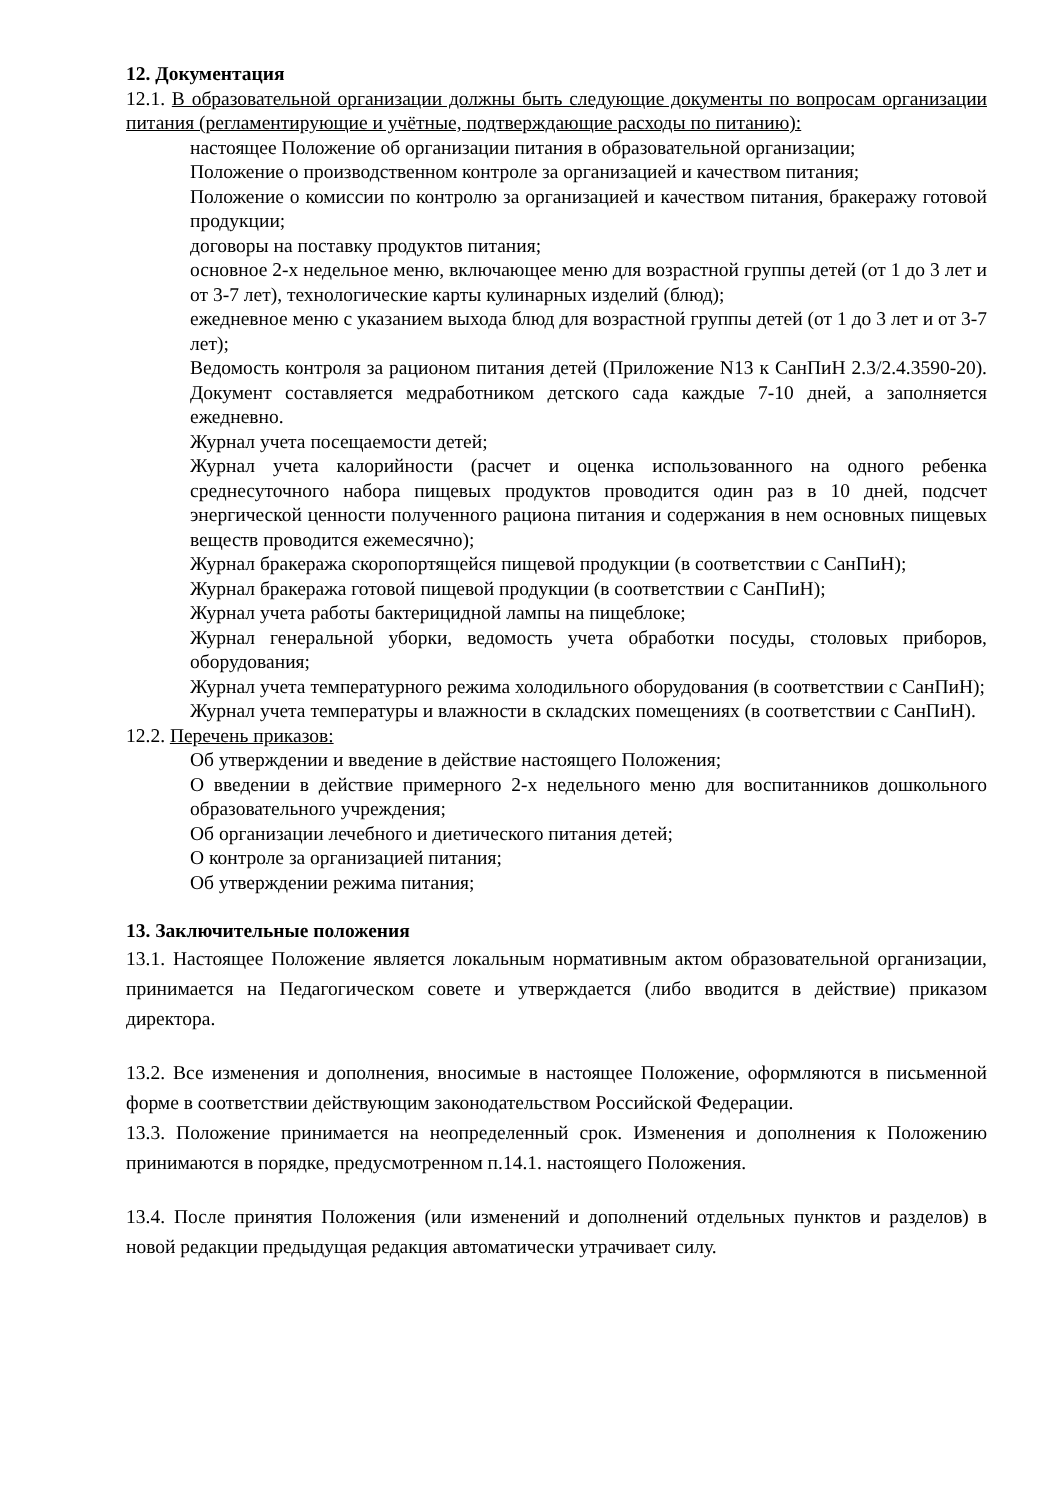12. Документация
12.1. В образовательной организации должны быть следующие документы по вопросам организации питания (регламентирующие и учётные, подтверждающие расходы по питанию):
настоящее Положение об организации питания в образовательной организации;
Положение о производственном контроле за организацией и качеством питания;
Положение о комиссии по контролю за организацией и качеством питания, бракеражу готовой продукции;
договоры на поставку продуктов питания;
основное 2-х недельное меню, включающее меню для возрастной группы детей (от 1 до 3 лет и от 3-7 лет), технологические карты кулинарных изделий (блюд);
ежедневное меню с указанием выхода блюд для возрастной группы детей (от 1 до 3 лет и от 3-7 лет);
Ведомость контроля за рационом питания детей (Приложение N13 к СанПиН 2.3/2.4.3590-20). Документ составляется медработником детского сада каждые 7-10 дней, а заполняется ежедневно.
Журнал учета посещаемости детей;
Журнал учета калорийности (расчет и оценка использованного на одного ребенка среднесуточного набора пищевых продуктов проводится один раз в 10 дней, подсчет энергической ценности полученного рациона питания и содержания в нем основных пищевых веществ проводится ежемесячно);
Журнал бракеража скоропортящейся пищевой продукции (в соответствии с СанПиН);
Журнал бракеража готовой пищевой продукции (в соответствии с СанПиН);
Журнал учета работы бактерицидной лампы на пищеблоке;
Журнал генеральной уборки, ведомость учета обработки посуды, столовых приборов, оборудования;
Журнал учета температурного режима холодильного оборудования (в соответствии с СанПиН);
Журнал учета температуры и влажности в складских помещениях (в соответствии с СанПиН).
12.2. Перечень приказов:
Об утверждении и введение в действие настоящего Положения;
О введении в действие примерного 2-х недельного меню для воспитанников дошкольного образовательного учреждения;
Об организации лечебного и диетического питания детей;
О контроле за организацией питания;
Об утверждении режима питания;
13. Заключительные положения
13.1. Настоящее Положение является локальным нормативным актом образовательной организации, принимается на Педагогическом совете и утверждается (либо вводится в действие) приказом директора.
13.2. Все изменения и дополнения, вносимые в настоящее Положение, оформляются в письменной форме в соответствии действующим законодательством Российской Федерации.
13.3. Положение принимается на неопределенный срок. Изменения и дополнения к Положению принимаются в порядке, предусмотренном п.14.1. настоящего Положения.
13.4. После принятия Положения (или изменений и дополнений отдельных пунктов и разделов) в новой редакции предыдущая редакция автоматически утрачивает силу.